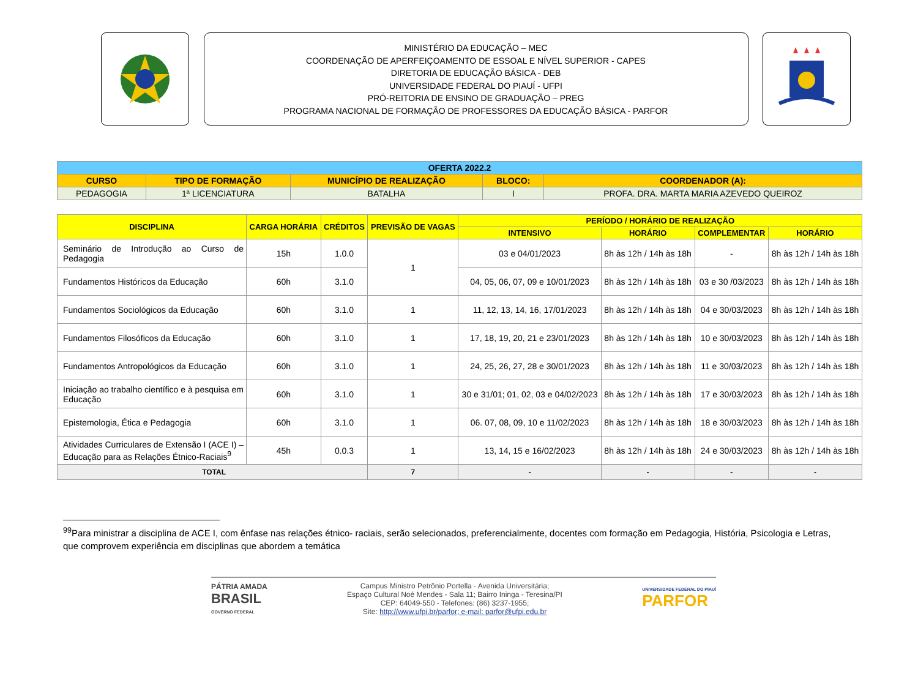MINISTÉRIO DA EDUCAÇÃO – MEC
COORDENAÇÃO DE APERFEIÇOAMENTO DE ESSOAL E NÍVEL SUPERIOR - CAPES
DIRETORIA DE EDUCAÇÃO BÁSICA - DEB
UNIVERSIDADE FEDERAL DO PIAUÍ - UFPI
PRÓ-REITORIA DE ENSINO DE GRADUAÇÃO – PREG
PROGRAMA NACIONAL DE FORMAÇÃO DE PROFESSORES DA EDUCAÇÃO BÁSICA - PARFOR
| OFERTA 2022.2 | | | | |
| CURSO | TIPO DE FORMAÇÃO | MUNICÍPIO DE REALIZAÇÃO | BLOCO: | COORDENADOR (A): |
| PEDAGOGIA | 1ª LICENCIATURA | BATALHA | I | PROFA. DRA. MARTA MARIA AZEVEDO QUEIROZ |
| DISCIPLINA | CARGA HORÁRIA | CRÉDITOS | PREVISÃO DE VAGAS | PERÍODO / HORÁRIO DE REALIZAÇÃO | | | |
| --- | --- | --- | --- | --- | --- | --- | --- |
| | | | | INTENSIVO | HORÁRIO | COMPLEMENTAR | HORÁRIO |
| Seminário de Introdução ao Curso de Pedagogia | 15h | 1.0.0 | 1 | 03 e 04/01/2023 | 8h às 12h / 14h às 18h | - | 8h às 12h / 14h às 18h |
| Fundamentos Históricos da Educação | 60h | 3.1.0 | | 04, 05, 06, 07, 09 e 10/01/2023 | 8h às 12h / 14h às 18h | 03 e 30 /03/2023 | 8h às 12h / 14h às 18h |
| Fundamentos Sociológicos da Educação | 60h | 3.1.0 | 1 | 11, 12, 13, 14, 16, 17/01/2023 | 8h às 12h / 14h às 18h | 04 e 30/03/2023 | 8h às 12h / 14h às 18h |
| Fundamentos Filosóficos da Educação | 60h | 3.1.0 | 1 | 17, 18, 19, 20, 21 e 23/01/2023 | 8h às 12h / 14h às 18h | 10 e 30/03/2023 | 8h às 12h / 14h às 18h |
| Fundamentos Antropológicos da Educação | 60h | 3.1.0 | 1 | 24, 25, 26, 27, 28 e 30/01/2023 | 8h às 12h / 14h às 18h | 11 e 30/03/2023 | 8h às 12h / 14h às 18h |
| Iniciação ao trabalho científico e à pesquisa em Educação | 60h | 3.1.0 | 1 | 30 e 31/01; 01, 02, 03 e 04/02/2023 | 8h às 12h / 14h às 18h | 17 e 30/03/2023 | 8h às 12h / 14h às 18h |
| Epistemologia, Ética e Pedagogia | 60h | 3.1.0 | 1 | 06. 07, 08, 09, 10 e 11/02/2023 | 8h às 12h / 14h às 18h | 18 e 30/03/2023 | 8h às 12h / 14h às 18h |
| Atividades Curriculares de Extensão I (ACE I) – Educação para as Relações Étnico-Raciais<sup>9</sup> | 45h | 0.0.3 | 1 | 13, 14, 15 e 16/02/2023 | 8h às 12h / 14h às 18h | 24 e 30/03/2023 | 8h às 12h / 14h às 18h |
| TOTAL | | | 7 | - | - | - | - |
<sup>99</sup> Para ministrar a disciplina de ACE I, com ênfase nas relações étnico- raciais, serão selecionados, preferencialmente, docentes com formação em Pedagogia, História, Psicologia e Letras, que comprovem experiência em disciplinas que abordem a temática
PÁTRIA AMADA
BRASIL
GOVERNO FEDERAL
Campus Ministro Petrônio Portella - Avenida Universitária;
Espaço Cultural Noé Mendes - Sala 11; Bairro Ininga - Teresina/PI
CEP: 64049-550 - Telefones: (86) 3237-1955;
Site: http://www.ufpi.br/parfor; e-mail: parfor@ufpi.edu.br
UNIVERSIDADE FEDERAL DO PIAUÍ
PARFOR